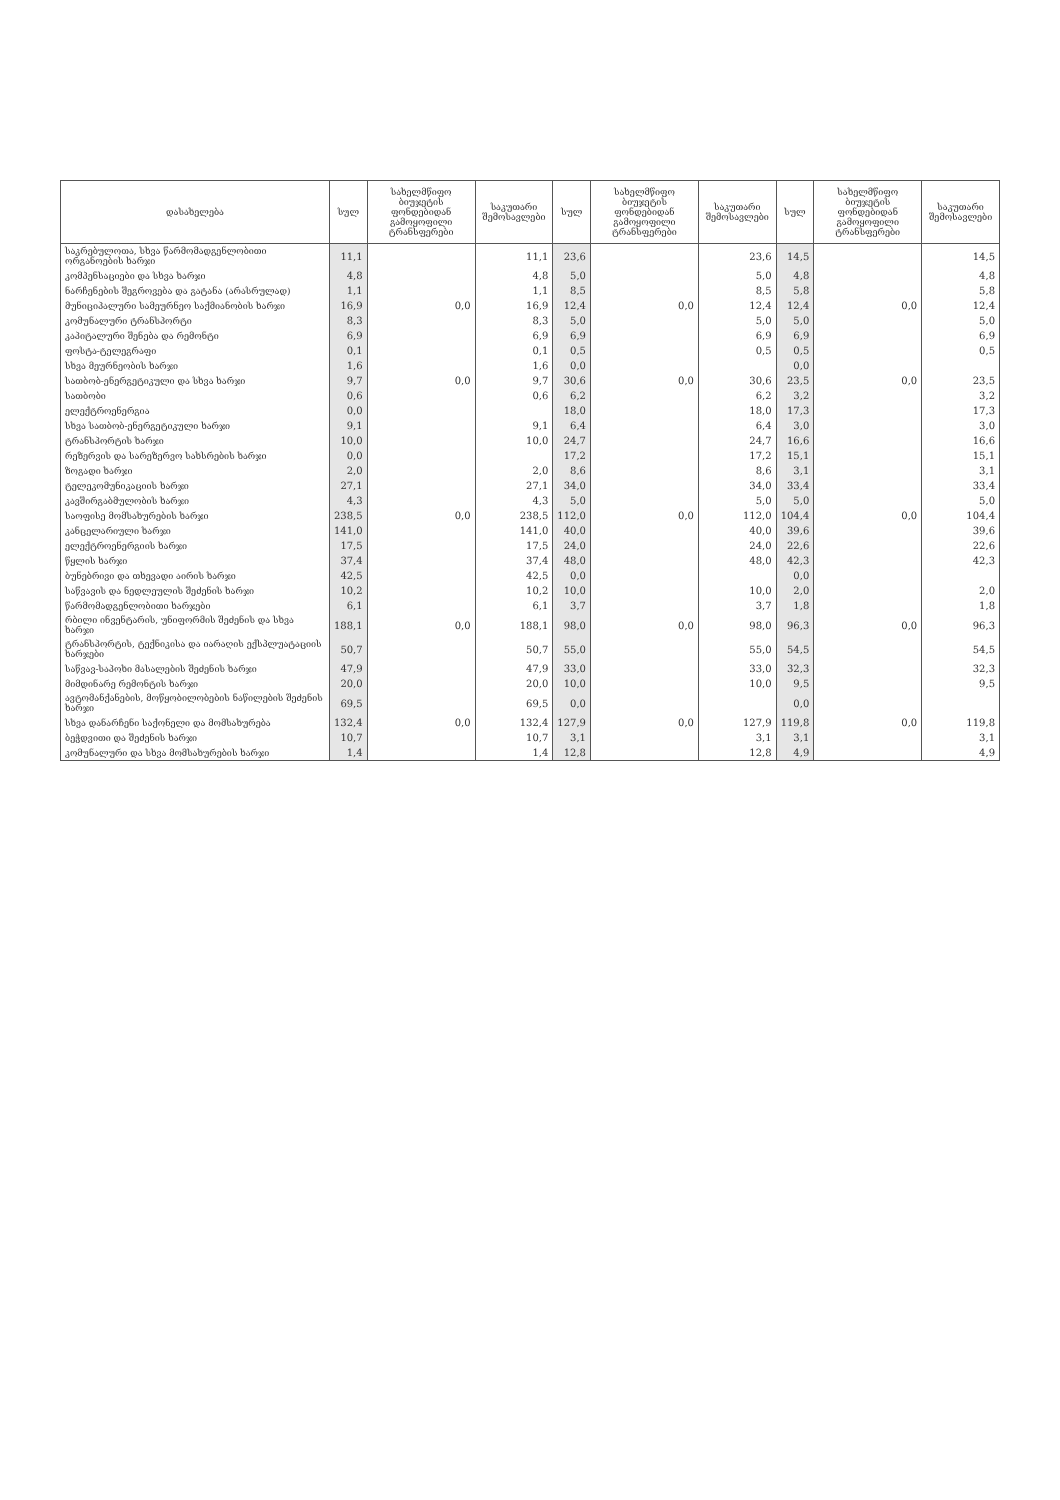| დასახელება | სულ | სახელმწიფო ბიუჯეტის ფონდებიდან გამოყოფილი ტრანსფერები | საკუთარი შემოსავლები | სულ | სახელმწიფო ბიუჯეტის ფონდებიდან გამოყოფილი ტრანსფერები | საკუთარი შემოსავლები | სულ | სახელმწიფო ბიუჯეტის ფონდებიდან გამოყოფილი ტრანსფერები | საკუთარი შემოსავლები |
| --- | --- | --- | --- | --- | --- | --- | --- | --- | --- |
| საკრებულოთა, სხვა წარმომადგენლობითი ორგანოების ხარჯი | 11,1 | | 11,1 | 23,6 | | 23,6 | 14,5 | | 14,5 |
| კომპენსაციები და სხვა ხარჯი | 4,8 | | 4,8 | 5,0 | | 5,0 | 4,8 | | 4,8 |
| ნარჩენების შეგროვება და გატანა (არასრულად) | 1,1 | | 1,1 | 8,5 | | 8,5 | 5,8 | | 5,8 |
| მუნიციპალური სამეურნეო საქმიანობის ხარჯი | 16,9 | 0,0 | 16,9 | 12,4 | 0,0 | 12,4 | 12,4 | 0,0 | 12,4 |
| კომუნალური ტრანსპორტი | 8,3 | | 8,3 | 5,0 | | 5,0 | 5,0 | | 5,0 |
| კაპიტალური შენება და რემონტი | 6,9 | | 6,9 | 6,9 | | 6,9 | 6,9 | | 6,9 |
| ფოსტა-ტელეგრაფი | 0,1 | | 0,1 | 0,5 | | 0,5 | 0,5 | | 0,5 |
| სხვა მეურნეობის ხარჯი | 1,6 | | 1,6 | 0,0 | | | 0,0 | | |
| სათბობ-ენერგეტიკული და სხვა ხარჯი | 9,7 | 0,0 | 9,7 | 30,6 | 0,0 | 30,6 | 23,5 | 0,0 | 23,5 |
| სათბობი | 0,6 | | 0,6 | 6,2 | | 6,2 | 3,2 | | 3,2 |
| ელექტროენერგია | 0,0 | | | 18,0 | | 18,0 | 17,3 | | 17,3 |
| სხვა სათბობ-ენერგეტიკული ხარჯი | 9,1 | | 9,1 | 6,4 | | 6,4 | 3,0 | | 3,0 |
| ტრანსპორტის ხარჯი | 10,0 | | 10,0 | 24,7 | | 24,7 | 16,6 | | 16,6 |
| რეზერვის და სარეზერვო სახსრების ხარჯი | 0,0 | | | 17,2 | | 17,2 | 15,1 | | 15,1 |
| ზოგადი ხარჯი | 2,0 | | 2,0 | 8,6 | | 8,6 | 3,1 | | 3,1 |
| ტელეკომუნიკაციის ხარჯი | 27,1 | | 27,1 | 34,0 | | 34,0 | 33,4 | | 33,4 |
| კავშირგაბმულობის ხარჯი | 4,3 | | 4,3 | 5,0 | | 5,0 | 5,0 | | 5,0 |
| საოფისე მომსახურების ხარჯი | 238,5 | 0,0 | 238,5 | 112,0 | 0,0 | 112,0 | 104,4 | 0,0 | 104,4 |
| კანცელარიული ხარჯი | 141,0 | | 141,0 | 40,0 | | 40,0 | 39,6 | | 39,6 |
| ელექტროენერგიის ხარჯი | 17,5 | | 17,5 | 24,0 | | 24,0 | 22,6 | | 22,6 |
| წყლის ხარჯი | 37,4 | | 37,4 | 48,0 | | 48,0 | 42,3 | | 42,3 |
| ბუნებრივი და თხევადი აირის ხარჯი | 42,5 | | 42,5 | 0,0 | | | 0,0 | | |
| საწვავის და ნედლეულის შეძენის ხარჯი | 10,2 | | 10,2 | 10,0 | | 10,0 | 2,0 | | 2,0 |
| წარმომადგენლობითი ხარჯები | 6,1 | | 6,1 | 3,7 | | 3,7 | 1,8 | | 1,8 |
| რბილი ინვენტარის, უნიფორმის შეძენის და სხვა ხარჯი | 188,1 | 0,0 | 188,1 | 98,0 | 0,0 | 98,0 | 96,3 | 0,0 | 96,3 |
| ტრანსპორტის, ტექნიკისა და იარაღის ექსპლუატაციის ხარჯები | 50,7 | | 50,7 | 55,0 | | 55,0 | 54,5 | | 54,5 |
| საწვავ-საპოხი მასალების შეძენის ხარჯი | 47,9 | | 47,9 | 33,0 | | 33,0 | 32,3 | | 32,3 |
| მიმდინარე რემონტის ხარჯი | 20,0 | | 20,0 | 10,0 | | 10,0 | 9,5 | | 9,5 |
| ავტომანქანების, მოწყობილობების ნაწილების შეძენის ხარჯი | 69,5 | | 69,5 | 0,0 | | | 0,0 | | |
| სხვა დანარჩენი საქონელი და მომსახურება | 132,4 | 0,0 | 132,4 | 127,9 | 0,0 | 127,9 | 119,8 | 0,0 | 119,8 |
| ბეჭდვითი და შეძენის ხარჯი | 10,7 | | 10,7 | 3,1 | | 3,1 | 3,1 | | 3,1 |
| კომუნალური და სხვა მომსახურების ხარჯი | 1,4 | | 1,4 | 12,8 | | 12,8 | 4,9 | | 4,9 |